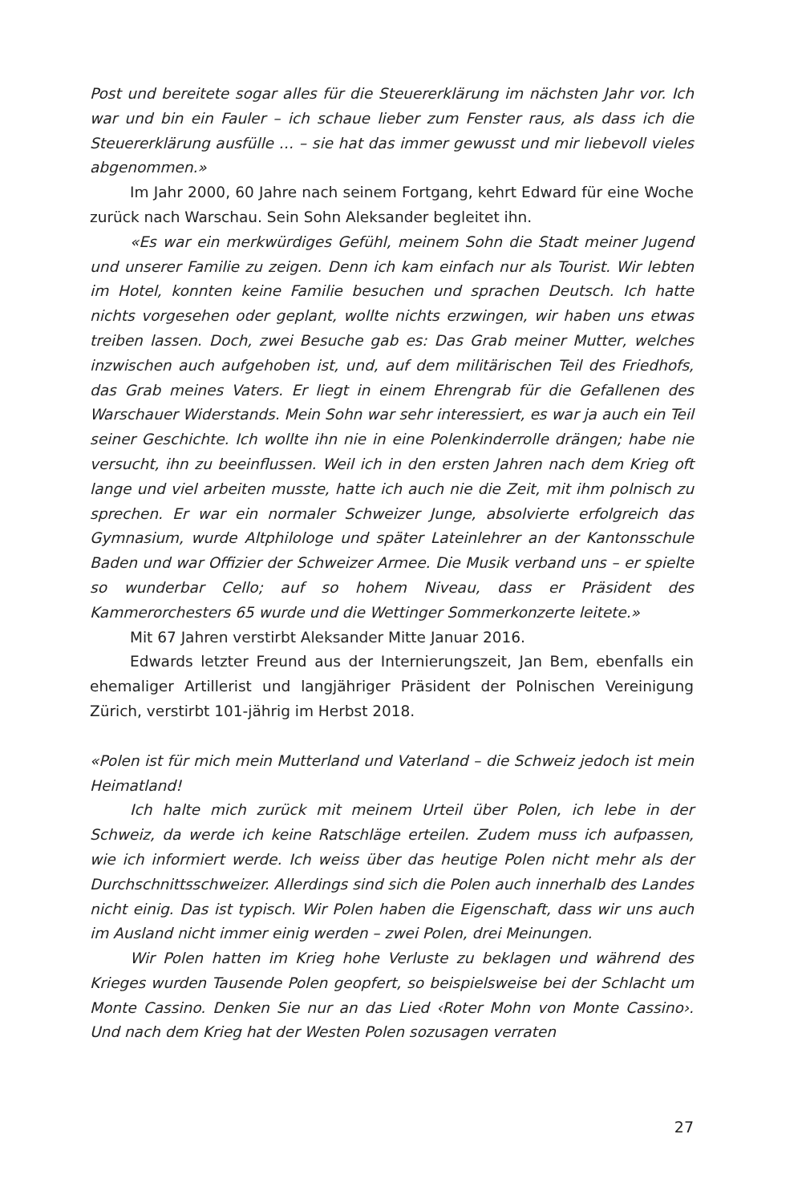Post und bereitete sogar alles für die Steuererklärung im nächsten Jahr vor. Ich war und bin ein Fauler – ich schaue lieber zum Fenster raus, als dass ich die Steuererklärung ausfülle … – sie hat das immer gewusst und mir liebevoll vieles abgenommen.»
Im Jahr 2000, 60 Jahre nach seinem Fortgang, kehrt Edward für eine Woche zurück nach Warschau. Sein Sohn Aleksander begleitet ihn.
«Es war ein merkwürdiges Gefühl, meinem Sohn die Stadt meiner Jugend und unserer Familie zu zeigen. Denn ich kam einfach nur als Tourist. Wir lebten im Hotel, konnten keine Familie besuchen und sprachen Deutsch. Ich hatte nichts vorgesehen oder geplant, wollte nichts erzwingen, wir haben uns etwas treiben lassen. Doch, zwei Besuche gab es: Das Grab meiner Mutter, welches inzwischen auch aufgehoben ist, und, auf dem militärischen Teil des Friedhofs, das Grab meines Vaters. Er liegt in einem Ehrengrab für die Gefallenen des Warschauer Widerstands. Mein Sohn war sehr interessiert, es war ja auch ein Teil seiner Geschichte. Ich wollte ihn nie in eine Polenkinderrolle drängen; habe nie versucht, ihn zu beeinflussen. Weil ich in den ersten Jahren nach dem Krieg oft lange und viel arbeiten musste, hatte ich auch nie die Zeit, mit ihm polnisch zu sprechen. Er war ein normaler Schweizer Junge, absolvierte erfolgreich das Gymnasium, wurde Altphilologe und später Lateinlehrer an der Kantonsschule Baden und war Offizier der Schweizer Armee. Die Musik verband uns – er spielte so wunderbar Cello; auf so hohem Niveau, dass er Präsident des Kammerorchesters 65 wurde und die Wettinger Sommerkonzerte leitete.»
Mit 67 Jahren verstirbt Aleksander Mitte Januar 2016.
Edwards letzter Freund aus der Internierungszeit, Jan Bem, ebenfalls ein ehemaliger Artillerist und langjähriger Präsident der Polnischen Vereinigung Zürich, verstirbt 101-jährig im Herbst 2018.
«Polen ist für mich mein Mutterland und Vaterland – die Schweiz jedoch ist mein Heimatland!
Ich halte mich zurück mit meinem Urteil über Polen, ich lebe in der Schweiz, da werde ich keine Ratschläge erteilen. Zudem muss ich aufpassen, wie ich informiert werde. Ich weiss über das heutige Polen nicht mehr als der Durchschnittsschweizer. Allerdings sind sich die Polen auch innerhalb des Landes nicht einig. Das ist typisch. Wir Polen haben die Eigenschaft, dass wir uns auch im Ausland nicht immer einig werden – zwei Polen, drei Meinungen.
Wir Polen hatten im Krieg hohe Verluste zu beklagen und während des Krieges wurden Tausende Polen geopfert, so beispielsweise bei der Schlacht um Monte Cassino. Denken Sie nur an das Lied ‹Roter Mohn von Monte Cassino›. Und nach dem Krieg hat der Westen Polen sozusagen verraten
27